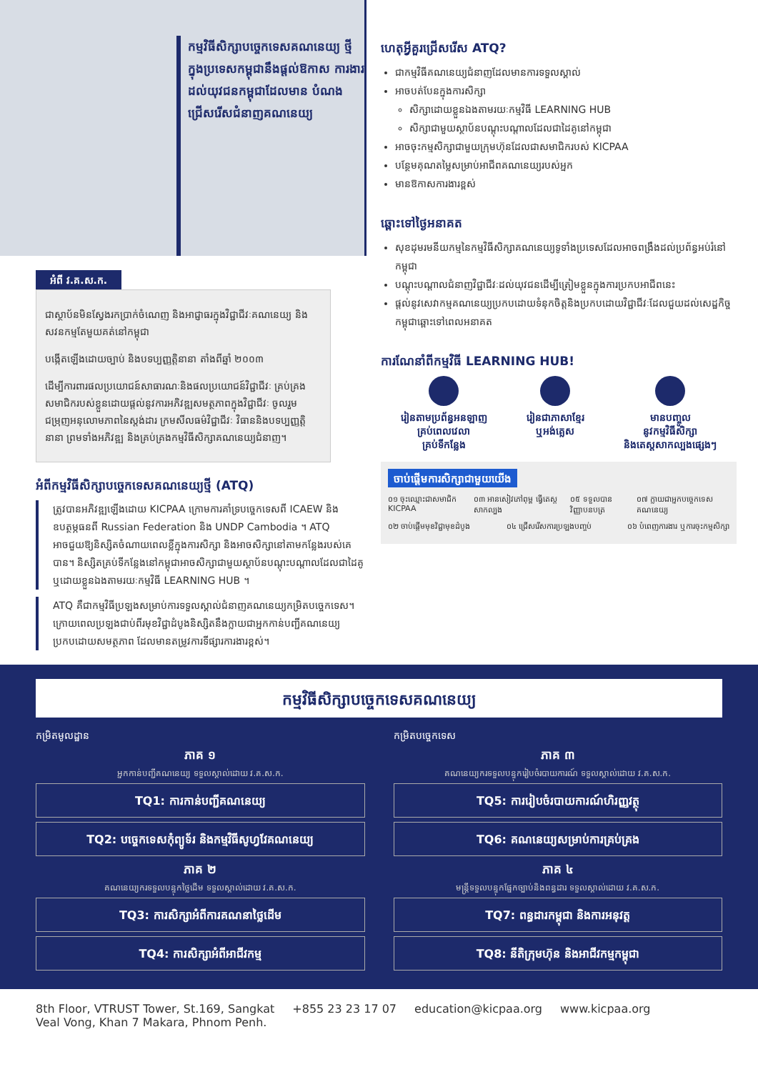កម្មវិធីសិក្សាបច្ចេកទេសគណនេយ្យ ថ្មីក្នុងប្រទេសកម្ពុជានឹងផ្តល់ឱកាស ការងារដល់យុវជនកម្ពុជាដែលមាន បំណងជ្រើសរើសជំនាញគណនេយ្យ
អំពី វ.គ.ស.ក.
ជាស្ថាប័នមិនស្វែងរកប្រាក់ចំណេញ និងអាជ្ញាធរក្នុងវិជ្ជាជីវៈគណនេយ្យ និងសវនកម្មតែមួយគត់នៅកម្ពុជា
បង្កើតឡើងដោយច្បាប់ និងបទប្បញ្ញត្តិនានា តាំងពីឆ្នាំ ២០០៣
ដើម្បីការពារផលប្រយោជន៍សាធារណៈនិងផលប្រយោជន៍វិជ្ជាជីវៈ គ្រប់គ្រងសមាជិករបស់ខ្លួនដោយផ្តល់នូវការអភិវឌ្ឍសមត្ថភាពក្នុងវិជ្ជាជីវៈ ចូលរួមជម្រុញអនុលោមភាពនៃស្តង់ដារ ក្រមសីលធម៌វិជ្ជាជីវៈ វិធាននិងបទប្បញ្ញត្តិនានា ព្រមទាំងអភិវឌ្ឍ និងគ្រប់គ្រងកម្មវិធីសិក្សាគណនេយ្យជំនាញ។
អំពីកម្មវិធីសិក្សាបច្ចេកទេសគណនេយ្យថ្មី (ATQ)
ត្រូវបានអភិវឌ្ឍឡើងដោយ KICPAA ក្រោមការគាំទ្របច្ចេកទេសពី ICAEW និងឧបត្ថម្ភធនពី Russian Federation និង UNDP Cambodia ។ ATQ អាចជួយឱ្យនិស្សិតចំណាយពេលខ្លីក្នុងការសិក្សា និងអាចសិក្សានៅតាមកន្លែងរបស់គេបាន។ និស្សិតគ្រប់ទីកន្លែងនៅកម្ពុជាអាចសិក្សាជាមួយស្ថាប័នបណ្តុះបណ្តាលដែលជាដៃគូ ឬដោយខ្លួនឯងតាមរយៈកម្មវិធី LEARNING HUB ។
ATQ គឺជាកម្មវិធីប្រឡងសម្រាប់ការទទួលស្គាល់ជំនាញគណនេយ្យកម្រិតបច្ចេកទេស។ ក្រោយពេលប្រឡងជាប់ពីរមុខវិជ្ជាដំបូងនិស្សិតនឹងក្លាយជាអ្នកកាន់បញ្ជីគណនេយ្យប្រកបដោយសមត្ថភាព ដែលមានតម្រូវការទីផ្សារការងារខ្ពស់។
ហេតុអ្វីគួរជ្រើសរើស ATQ?
ជាកម្មវិធីគណនេយ្យជំនាញដែលមានការទទួលស្គាល់
អាចបត់បែនក្នុងការសិក្សា
សិក្សាដោយខ្លួនឯងតាមរយៈកម្មវិធី LEARNING HUB
សិក្សាជាមួយស្ថាប័នបណ្តុះបណ្តាលដែលជាដៃគូនៅកម្ពុជា
អាចចុះកម្មសិក្សាជាមួយក្រុមហ៊ុនដែលជាសមាជិករបស់ KICPAA
បន្ថែមគុណតម្លៃសម្រាប់អាជីពគណនេយ្យរបស់អ្នក
មានឱកាសការងារខ្ពស់
ឆ្ពោះទៅថ្ងៃអនាគត
សុខដុមរមនីយកម្មនៃកម្មវិធីសិក្សាគណនេយ្យទូទាំងប្រទេសដែលអាចពង្រឹងដល់ប្រព័ន្ធអប់រំនៅកម្ពុជា
បណ្តុះបណ្តាលជំនាញវិជ្ជាជីវៈដល់យុវជនដើម្បីត្រៀមខ្លួនក្នុងការប្រកបអាជីពនេះ
ផ្តល់នូវសេវាកម្មគណនេយ្យប្រកបដោយទំនុកចិត្តនិងប្រកបដោយវិជ្ជាជីវៈដែលជួយដល់សេដ្ឋកិច្ចកម្ពុជាឆ្ពោះទៅពេលអនាគត
ការណែនាំពីកម្មវិធី LEARNING HUB!
រៀនតាមប្រព័ន្ធអនឡាញ
គ្រប់ពេលវេលា
គ្រប់ទីកន្លែង
រៀនជាភាសាខ្មែរ
ឬអង់គ្លេស
មានបញ្ចូល
នូវកម្មវិធីសិក្សា
និងតេស្តសាកល្បងផ្សេងៗ
ចាប់ផ្តើមការសិក្សាជាមួយយើង
០១ ចុះឈ្មោះជាសមាជិក KICPAA ០៣ អានសៀវភៅពុម្ព ធ្វើតេស្តសាកល្បង ០៥ ទទួលបានវិញ្ញាបនបត្រ ០៧ ក្លាយជាអ្នកបច្ចេកទេសគណនេយ្យ
០២ ចាប់ផ្តើមមុខវិជ្ជាមុខដំបូង ០៤ ជ្រើសរើសការប្រឡងបញ្ចប់ ០៦ បំពេញការងារ ឬការចុះកម្មសិក្សា
កម្មវិធីសិក្សាបច្ចេកទេសគណនេយ្យ
កម្រិតមូលដ្ឋាន
ភាគ ១
អ្នកកាន់បញ្ជីគណនេយ្យ ទទួលស្គាល់ដោយ វ.គ.ស.ក.
TQ1: ការកាន់បញ្ជីគណនេយ្យ
TQ2: បច្ចេកទេសកុំព្យូទ័រ និងកម្មវិធីសូហ្វវែគណនេយ្យ
ភាគ ២
គណនេយ្យករទទួលបន្ទុកថ្លៃដើម ទទួលស្គាល់ដោយ វ.គ.ស.ក.
TQ3: ការសិក្សាអំពីការគណនាថ្លៃដើម
TQ4: ការសិក្សាអំពីអាជីវកម្ម
កម្រិតបច្ចេកទេស
ភាគ ៣
គណនេយ្យករទទួលបន្ទុករៀបចំរបាយការណ៍ ទទួលស្គាល់ដោយ វ.គ.ស.ក.
TQ5: ការរៀបចំរបាយការណ៍ហិរញ្ញវត្ថុ
TQ6: គណនេយ្យសម្រាប់ការគ្រប់គ្រង
ភាគ ៤
មន្ត្រីទទួលបន្ទុកផ្នែកច្បាប់និងពន្ធដារ ទទួលស្គាល់ដោយ វ.គ.ស.ក.
TQ7: ពន្ធដារកម្ពុជា និងការអនុវត្ត
TQ8: នីតិក្រុមហ៊ុន និងអាជីវកម្មកម្ពុជា
8th Floor, VTRUST Tower, St.169, Sangkat
Veal Vong, Khan 7 Makara, Phnom Penh. +855 23 23 17 07 education@kicpaa.org www.kicpaa.org